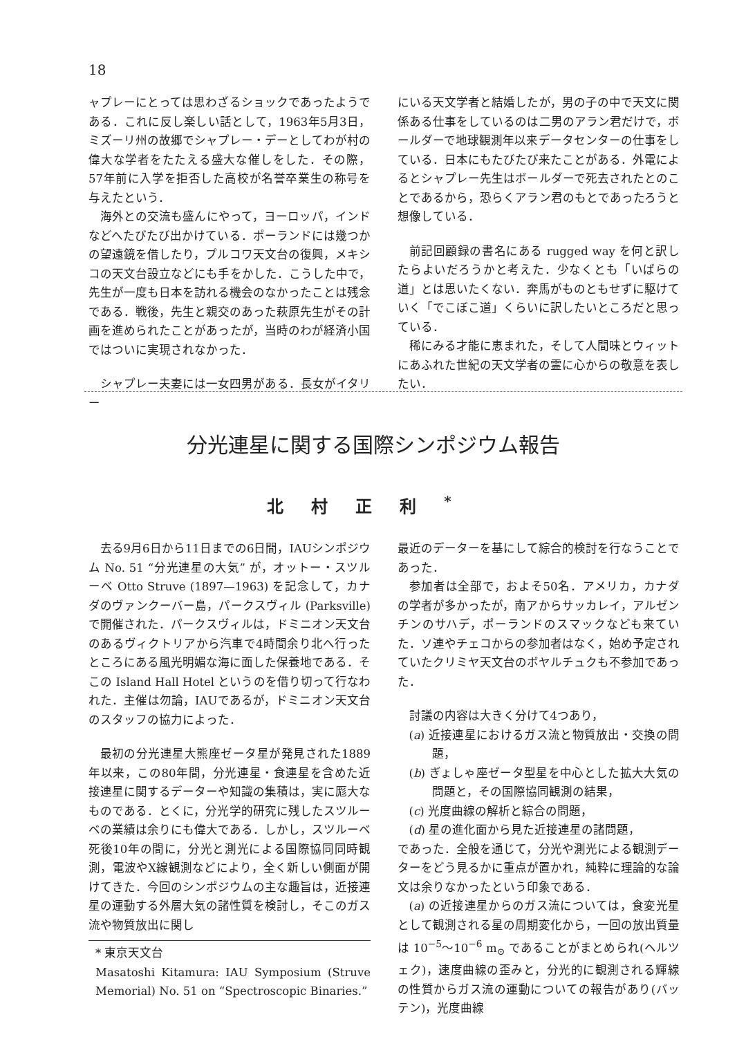18
ャプレーにとっては思わざるショックであったようである．これに反し楽しい話として，1963年5月3日，ミズーリ州の故郷でシャプレー・デーとしてわが村の偉大な学者をたたえる盛大な催しをした．その際，57年前に入学を拒否した高校が名誉卒業生の称号を与えたという．
海外との交流も盛んにやって，ヨーロッパ，インドなどへたびたび出かけている．ポーランドには幾つかの望遠鏡を借したり，プルコワ天文台の復興，メキシコの天文台設立などにも手をかした．こうした中で，先生が一度も日本を訪れる機会のなかったことは残念である．戦後，先生と親交のあった萩原先生がその計画を進められたことがあったが，当時のわが経済小国ではついに実現されなかった．
シャプレー夫妻には一女四男がある．長女がイタリー
にいる天文学者と結婚したが，男の子の中で天文に関係ある仕事をしているのは二男のアラン君だけで，ボールダーで地球観測年以来データセンターの仕事をしている．日本にもたびたび来たことがある．外電によるとシャプレー先生はボールダーで死去されたとのことであるから，恐らくアラン君のもとであったろうと想像している．
前記回顧録の書名にある rugged way を何と訳したらよいだろうかと考えた．少なくとも「いばらの道」とは思いたくない．奔馬がものともせずに駆けていく「でこぼこ道」くらいに訳したいところだと思っている．
稀にみる才能に恵まれた，そして人間味とウィットにあふれた世紀の天文学者の霊に心からの敬意を表したい．
分光連星に関する国際シンポジウム報告
北村正利<sup>*</sup>
去る9月6日から11日までの6日間，IAUシンポジウム No. 51 “分光連星の大気” が，オットー・スツルーベ Otto Struve (1897—1963) を記念して，カナダのヴァンクーバー島，パークスヴィル (Parksville) で開催された．パークスヴィルは，ドミニオン天文台のあるヴィクトリアから汽車で4時間余り北へ行ったところにある風光明媚な海に面した保養地である．そこの Island Hall Hotel というのを借り切って行なわれた．主催は勿論，IAUであるが，ドミニオン天文台のスタッフの協力によった．
最初の分光連星大熊座ゼータ星が発見された1889年以来，この80年間，分光連星・食連星を含めた近接連星に関するデーターや知識の集積は，実に厖大なものである．とくに，分光学的研究に残したスツルーベの業績は余りにも偉大である．しかし，スツルーベ死後10年の間に，分光と測光による国際協同同時観測，電波やX線観測などにより，全く新しい側面が開けてきた．今回のシンポジウムの主な趣旨は，近接連星の運動する外層大気の諸性質を検討し，そこのガス流や物質放出に関し
* 東京天文台
Masatoshi Kitamura: IAU Symposium (Struve Memorial) No. 51 on “Spectroscopic Binaries.”
最近のデーターを基にして綜合的検討を行なうことであった．
参加者は全部で，およそ50名．アメリカ，カナダの学者が多かったが，南アからサッカレイ，アルゼンチンのサハデ，ポーランドのスマックなども来ていた．ソ連やチェコからの参加者はなく，始め予定されていたクリミヤ天文台のボヤルチュクも不参加であった．
討議の内容は大きく分けて4つあり，
(a) 近接連星におけるガス流と物質放出・交換の問題，
(b) ぎょしゃ座ゼータ型星を中心とした拡大大気の問題と，その国際協同観測の結果，
(c) 光度曲線の解析と綜合の問題，
(d) 星の進化面から見た近接連星の諸問題，
であった．全般を通じて，分光や測光による観測データーをどう見るかに重点が置かれ，純粋に理論的な論文は余りなかったという印象である．
(a) の近接連星からのガス流については，食変光星として観測される星の周期変化から，一回の放出質量は 10<sup>−5</sup>～10<sup>−6</sup> m<sub>⊙</sub> であることがまとめられ(ヘルツェク)，速度曲線の歪みと，分光的に観測される輝線の性質からガス流の運動についての報告があり(バッテン)，光度曲線